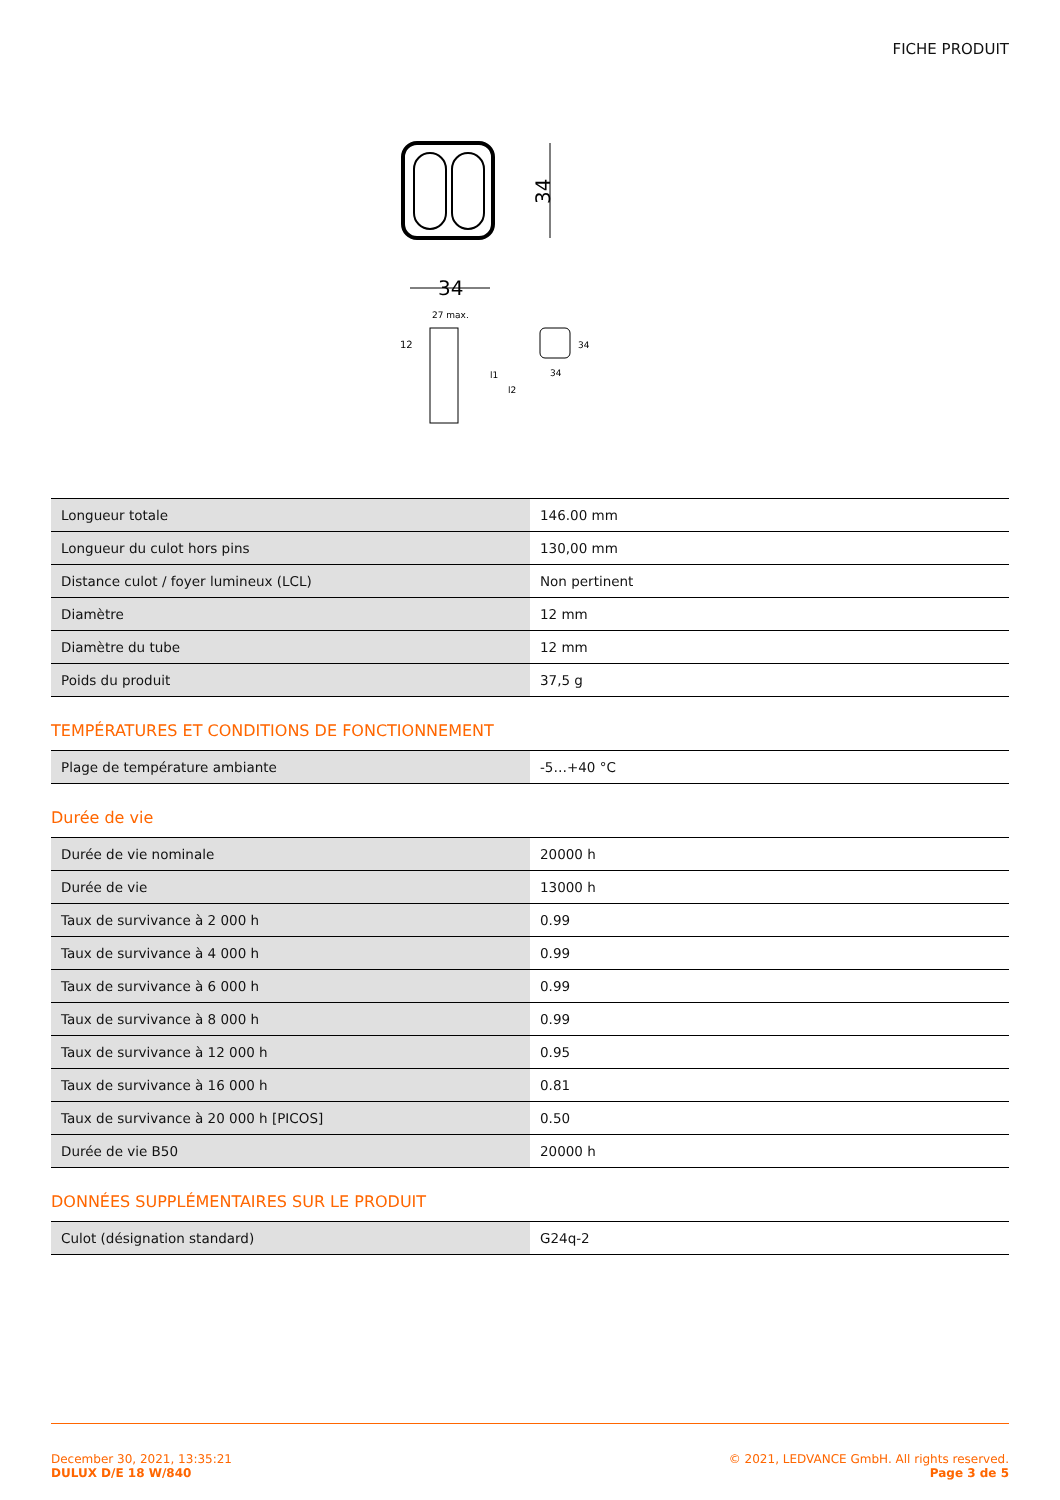FICHE PRODUIT
34
34
12
27 max.
l1
l2
34
34
| Longueur totale | 146.00 mm |
| Longueur du culot hors pins | 130,00 mm |
| Distance culot / foyer lumineux (LCL) | Non pertinent |
| Diamètre | 12 mm |
| Diamètre du tube | 12 mm |
| Poids du produit | 37,5 g |
TEMPÉRATURES ET CONDITIONS DE FONCTIONNEMENT
| Plage de température ambiante | -5…+40 °C |
Durée de vie
| Durée de vie nominale | 20000 h |
| Durée de vie | 13000 h |
| Taux de survivance à 2 000 h | 0.99 |
| Taux de survivance à 4 000 h | 0.99 |
| Taux de survivance à 6 000 h | 0.99 |
| Taux de survivance à 8 000 h | 0.99 |
| Taux de survivance à 12 000 h | 0.95 |
| Taux de survivance à 16 000 h | 0.81 |
| Taux de survivance à 20 000 h [PICOS] | 0.50 |
| Durée de vie B50 | 20000 h |
DONNÉES SUPPLÉMENTAIRES SUR LE PRODUIT
| Culot (désignation standard) | G24q-2 |
December 30, 2021, 13:35:21
DULUX D/E 18 W/840
© 2021, LEDVANCE GmbH. All rights reserved.
Page 3 de 5